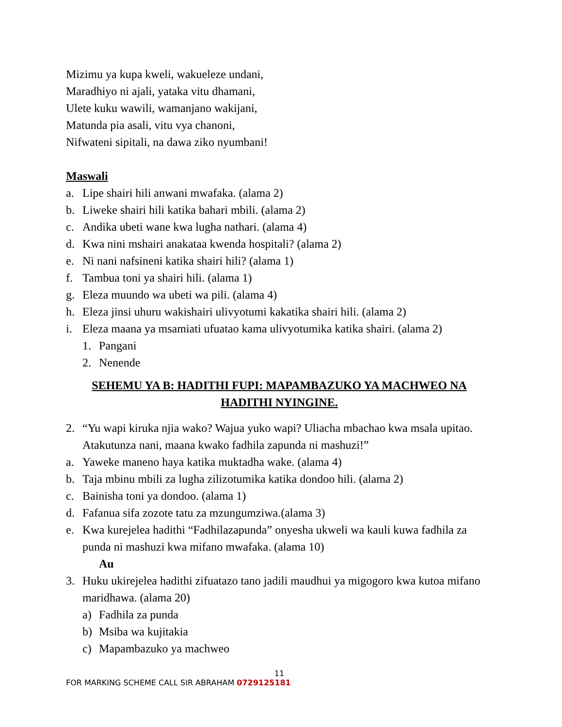Mizimu ya kupa kweli, wakueleze undani,
Maradhiyo ni ajali, yataka vitu dhamani,
Ulete kuku wawili, wamanjano wakijani,
Matunda pia asali, vitu vya chanoni,
Nifwateni sipitali, na dawa ziko nyumbani!
Maswali
a. Lipe shairi hili anwani mwafaka. (alama 2)
b. Liweke shairi hili katika bahari mbili. (alama 2)
c. Andika ubeti wane kwa lugha nathari. (alama 4)
d. Kwa nini mshairi anakataa kwenda hospitali? (alama 2)
e. Ni nani nafsineni katika shairi hili? (alama 1)
f. Tambua toni ya shairi hili. (alama 1)
g. Eleza muundo wa ubeti wa pili. (alama 4)
h. Eleza jinsi uhuru wakishairi ulivyotumi kakatika shairi hili. (alama 2)
i. Eleza maana ya msamiati ufuatao kama ulivyotumika katika shairi. (alama 2)
1. Pangani
2. Nenende
SEHEMU YA B: HADITHI FUPI: MAPAMBAZUKO YA MACHWEO NA HADITHI NYINGINE.
2. “Yu wapi kiruka njia wako? Wajua yuko wapi? Uliacha mbachao kwa msala upitao. Atakutunza nani, maana kwako fadhila zapunda ni mashuzi!”
a. Yaweke maneno haya katika muktadha wake. (alama 4)
b. Taja mbinu mbili za lugha zilizotumika katika dondoo hili. (alama 2)
c. Bainisha toni ya dondoo. (alama 1)
d. Fafanua sifa zozote tatu za mzungumziwa.(alama 3)
e. Kwa kurejelea hadithi “Fadhilazapunda” onyesha ukweli wa kauli kuwa fadhila za punda ni mashuzi kwa mifano mwafaka. (alama 10)
Au
3. Huku ukirejelea hadithi zifuatazo tano jadili maudhui ya migogoro kwa kutoa mifano maridhawa. (alama 20)
a) Fadhila za punda
b) Msiba wa kujitakia
c) Mapambazuko ya machweo
11
FOR MARKING SCHEME CALL SIR ABRAHAM 0729125181